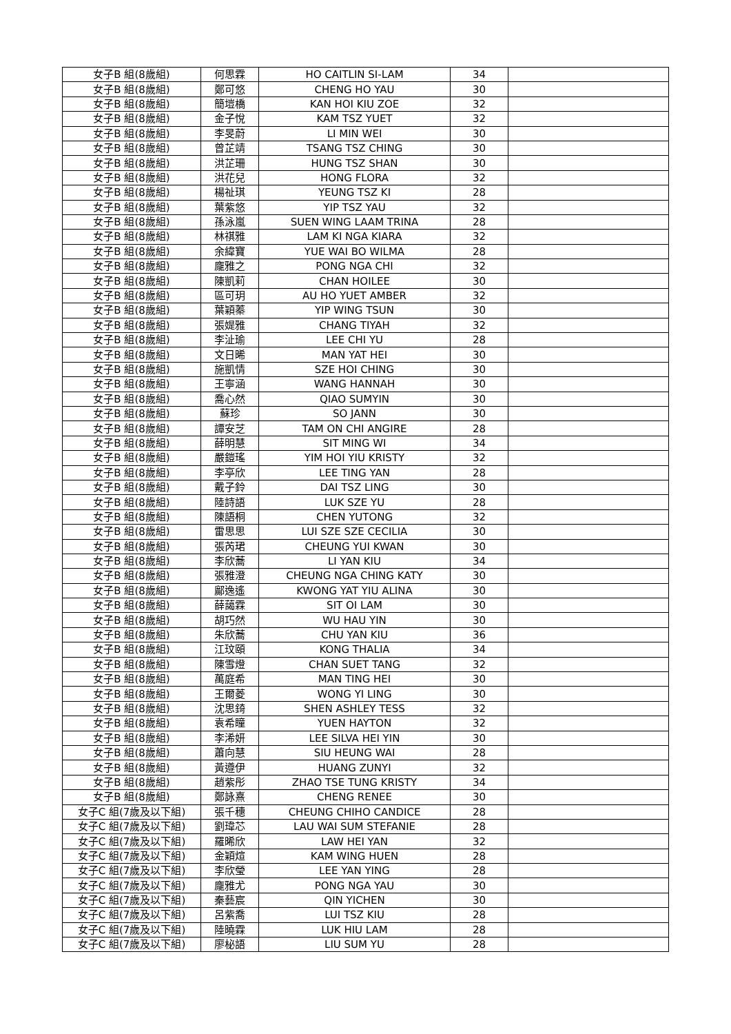| 女子B 組(8歲組) | 何思霖 | HO CAITLIN SI-LAM | 34 | |
| 女子B 組(8歲組) | 鄭可悠 | CHENG HO YAU | 30 | |
| 女子B 組(8歲組) | 簡塏橋 | KAN HOI KIU ZOE | 32 | |
| 女子B 組(8歲組) | 金子悅 | KAM TSZ YUET | 32 | |
| 女子B 組(8歲組) | 李旻蔚 | LI MIN WEI | 30 | |
| 女子B 組(8歲組) | 曾芷靖 | TSANG TSZ CHING | 30 | |
| 女子B 組(8歲組) | 洪芷珊 | HUNG TSZ SHAN | 30 | |
| 女子B 組(8歲組) | 洪花兒 | HONG FLORA | 32 | |
| 女子B 組(8歲組) | 楊祉琪 | YEUNG TSZ KI | 28 | |
| 女子B 組(8歲組) | 葉紫悠 | YIP TSZ YAU | 32 | |
| 女子B 組(8歲組) | 孫泳嵐 | SUEN WING LAAM TRINA | 28 | |
| 女子B 組(8歲組) | 林祺雅 | LAM KI NGA KIARA | 32 | |
| 女子B 組(8歲組) | 余緯寶 | YUE WAI BO WILMA | 28 | |
| 女子B 組(8歲組) | 龐雅之 | PONG NGA CHI | 32 | |
| 女子B 組(8歲組) | 陳凱莉 | CHAN HOILEE | 30 | |
| 女子B 組(8歲組) | 區可玥 | AU HO YUET AMBER | 32 | |
| 女子B 組(8歲組) | 葉穎蓁 | YIP WING TSUN | 30 | |
| 女子B 組(8歲組) | 張媞雅 | CHANG TIYAH | 32 | |
| 女子B 組(8歲組) | 李沚瑜 | LEE CHI YU | 28 | |
| 女子B 組(8歲組) | 文日晞 | MAN YAT HEI | 30 | |
| 女子B 組(8歲組) | 施凱情 | SZE HOI CHING | 30 | |
| 女子B 組(8歲組) | 王寧涵 | WANG HANNAH | 30 | |
| 女子B 組(8歲組) | 喬心然 | QIAO SUMYIN | 30 | |
| 女子B 組(8歲組) | 蘇珍 | SO JANN | 30 | |
| 女子B 組(8歲組) | 譚安芝 | TAM ON CHI ANGIRE | 28 | |
| 女子B 組(8歲組) | 薛明慧 | SIT MING WI | 34 | |
| 女子B 組(8歲組) | 嚴鎧瑤 | YIM HOI YIU KRISTY | 32 | |
| 女子B 組(8歲組) | 李亭欣 | LEE TING YAN | 28 | |
| 女子B 組(8歲組) | 戴子鈴 | DAI TSZ LING | 30 | |
| 女子B 組(8歲組) | 陸詩語 | LUK SZE YU | 28 | |
| 女子B 組(8歲組) | 陳語桐 | CHEN YUTONG | 32 | |
| 女子B 組(8歲組) | 雷思思 | LUI SZE SZE CECILIA | 30 | |
| 女子B 組(8歲組) | 張芮珺 | CHEUNG YUI KWAN | 30 | |
| 女子B 組(8歲組) | 李欣蕎 | LI YAN KIU | 34 | |
| 女子B 組(8歲組) | 張雅澄 | CHEUNG NGA CHING KATY | 30 | |
| 女子B 組(8歲組) | 鄺逸遙 | KWONG YAT YIU ALINA | 30 | |
| 女子B 組(8歲組) | 薛藹霖 | SIT OI LAM | 30 | |
| 女子B 組(8歲組) | 胡巧然 | WU HAU YIN | 30 | |
| 女子B 組(8歲組) | 朱欣蕎 | CHU YAN KIU | 36 | |
| 女子B 組(8歲組) | 江玟頤 | KONG THALIA | 34 | |
| 女子B 組(8歲組) | 陳雪燈 | CHAN SUET TANG | 32 | |
| 女子B 組(8歲組) | 萬庭希 | MAN TING HEI | 30 | |
| 女子B 組(8歲組) | 王爾菱 | WONG YI LING | 30 | |
| 女子B 組(8歲組) | 沈思錡 | SHEN ASHLEY TESS | 32 | |
| 女子B 組(8歲組) | 袁希瞳 | YUEN HAYTON | 32 | |
| 女子B 組(8歲組) | 李浠妍 | LEE SILVA HEI YIN | 30 | |
| 女子B 組(8歲組) | 蕭向慧 | SIU HEUNG WAI | 28 | |
| 女子B 組(8歲組) | 黃遵伊 | HUANG ZUNYI | 32 | |
| 女子B 組(8歲組) | 趙紫彤 | ZHAO TSE TUNG KRISTY | 34 | |
| 女子B 組(8歲組) | 鄭詠熹 | CHENG RENEE | 30 | |
| 女子C 組(7歲及以下組) | 張千穗 | CHEUNG CHIHO CANDICE | 28 | |
| 女子C 組(7歲及以下組) | 劉瑋芯 | LAU WAI SUM STEFANIE | 28 | |
| 女子C 組(7歲及以下組) | 羅晞欣 | LAW HEI YAN | 32 | |
| 女子C 組(7歲及以下組) | 金穎煊 | KAM WING HUEN | 28 | |
| 女子C 組(7歲及以下組) | 李欣瑩 | LEE YAN YING | 28 | |
| 女子C 組(7歲及以下組) | 龐雅尤 | PONG NGA YAU | 30 | |
| 女子C 組(7歲及以下組) | 秦藝宸 | QIN YICHEN | 30 | |
| 女子C 組(7歲及以下組) | 呂紫喬 | LUI TSZ KIU | 28 | |
| 女子C 組(7歲及以下組) | 陸曉霖 | LUK HIU LAM | 28 | |
| 女子C 組(7歲及以下組) | 廖柲語 | LIU SUM YU | 28 | |